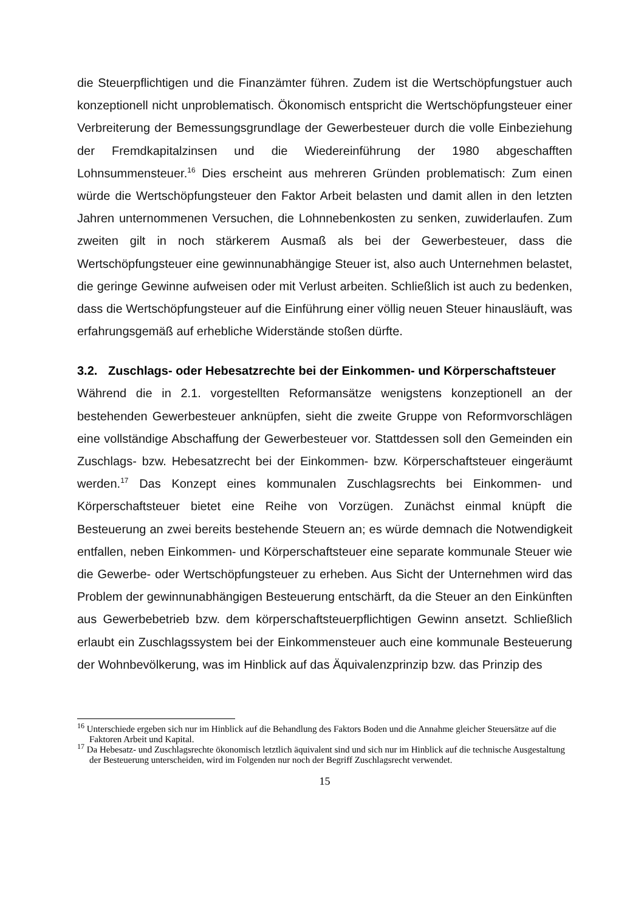die Steuerpflichtigen und die Finanzämter führen. Zudem ist die Wertschöpfungstuer auch konzeptionell nicht unproblematisch. Ökonomisch entspricht die Wertschöpfungsteuer einer Verbreiterung der Bemessungsgrundlage der Gewerbesteuer durch die volle Einbeziehung der Fremdkapitalzinsen und die Wiedereinführung der 1980 abgeschafften Lohnsummensteuer.<sup>16</sup> Dies erscheint aus mehreren Gründen problematisch: Zum einen würde die Wertschöpfungsteuer den Faktor Arbeit belasten und damit allen in den letzten Jahren unternommenen Versuchen, die Lohnnebenkosten zu senken, zuwiderlaufen. Zum zweiten gilt in noch stärkerem Ausmaß als bei der Gewerbesteuer, dass die Wertschöpfungsteuer eine gewinnunabhängige Steuer ist, also auch Unternehmen belastet, die geringe Gewinne aufweisen oder mit Verlust arbeiten. Schließlich ist auch zu bedenken, dass die Wertschöpfungsteuer auf die Einführung einer völlig neuen Steuer hinausläuft, was erfahrungsgemäß auf erhebliche Widerstände stoßen dürfte.
3.2. Zuschlags- oder Hebesatzrechte bei der Einkommen- und Körperschaftsteuer
Während die in 2.1. vorgestellten Reformansätze wenigstens konzeptionell an der bestehenden Gewerbesteuer anknüpfen, sieht die zweite Gruppe von Reformvorschlägen eine vollständige Abschaffung der Gewerbesteuer vor. Stattdessen soll den Gemeinden ein Zuschlags- bzw. Hebesatzrecht bei der Einkommen- bzw. Körperschaftsteuer eingeräumt werden.<sup>17</sup> Das Konzept eines kommunalen Zuschlagsrechts bei Einkommen- und Körperschaftsteuer bietet eine Reihe von Vorzügen. Zunächst einmal knüpft die Besteuerung an zwei bereits bestehende Steuern an; es würde demnach die Notwendigkeit entfallen, neben Einkommen- und Körperschaftsteuer eine separate kommunale Steuer wie die Gewerbe- oder Wertschöpfungsteuer zu erheben. Aus Sicht der Unternehmen wird das Problem der gewinnunabhängigen Besteuerung entschärft, da die Steuer an den Einkünften aus Gewerbebetrieb bzw. dem körperschaftsteuerpflichtigen Gewinn ansetzt. Schließlich erlaubt ein Zuschlagssystem bei der Einkommensteuer auch eine kommunale Besteuerung der Wohnbevölkerung, was im Hinblick auf das Äquivalenzprinzip bzw. das Prinzip des
<sup>16</sup> Unterschiede ergeben sich nur im Hinblick auf die Behandlung des Faktors Boden und die Annahme gleicher Steuersätze auf die Faktoren Arbeit und Kapital.
<sup>17</sup> Da Hebesatz- und Zuschlagsrechte ökonomisch letztlich äquivalent sind und sich nur im Hinblick auf die technische Ausgestaltung der Besteuerung unterscheiden, wird im Folgenden nur noch der Begriff Zuschlagsrecht verwendet.
15